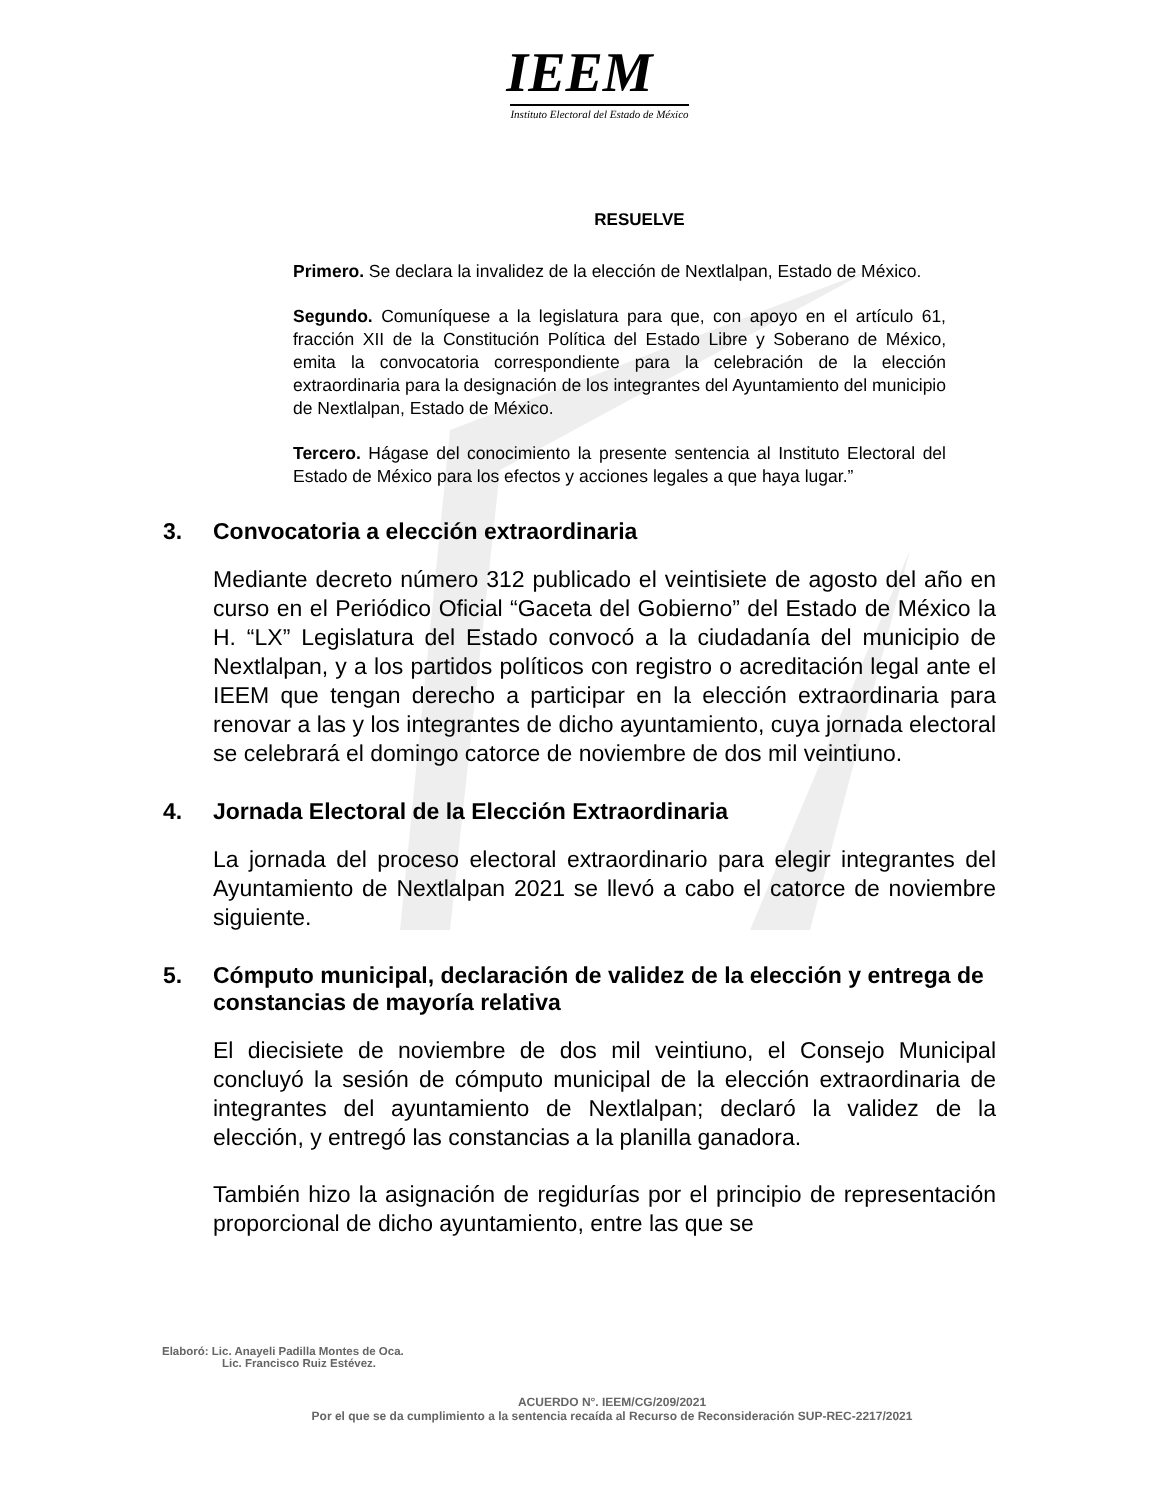IEEM
Instituto Electoral del Estado de México
RESUELVE
Primero. Se declara la invalidez de la elección de Nextlalpan, Estado de México.
Segundo. Comuníquese a la legislatura para que, con apoyo en el artículo 61, fracción XII de la Constitución Política del Estado Libre y Soberano de México, emita la convocatoria correspondiente para la celebración de la elección extraordinaria para la designación de los integrantes del Ayuntamiento del municipio de Nextlalpan, Estado de México.
Tercero. Hágase del conocimiento la presente sentencia al Instituto Electoral del Estado de México para los efectos y acciones legales a que haya lugar.”
3. Convocatoria a elección extraordinaria
Mediante decreto número 312 publicado el veintisiete de agosto del año en curso en el Periódico Oficial “Gaceta del Gobierno” del Estado de México la H. “LX” Legislatura del Estado convocó a la ciudadanía del municipio de Nextlalpan, y a los partidos políticos con registro o acreditación legal ante el IEEM que tengan derecho a participar en la elección extraordinaria para renovar a las y los integrantes de dicho ayuntamiento, cuya jornada electoral se celebrará el domingo catorce de noviembre de dos mil veintiuno.
4. Jornada Electoral de la Elección Extraordinaria
La jornada del proceso electoral extraordinario para elegir integrantes del Ayuntamiento de Nextlalpan 2021 se llevó a cabo el catorce de noviembre siguiente.
5. Cómputo municipal, declaración de validez de la elección y entrega de constancias de mayoría relativa
El diecisiete de noviembre de dos mil veintiuno, el Consejo Municipal concluyó la sesión de cómputo municipal de la elección extraordinaria de integrantes del ayuntamiento de Nextlalpan; declaró la validez de la elección, y entregó las constancias a la planilla ganadora.
También hizo la asignación de regidurías por el principio de representación proporcional de dicho ayuntamiento, entre las que se
Elaboró: Lic. Anayeli Padilla Montes de Oca.
Lic. Francisco Ruiz Estévez.
ACUERDO N°. IEEM/CG/209/2021
Por el que se da cumplimiento a la sentencia recaída al Recurso de Reconsideración SUP-REC-2217/2021